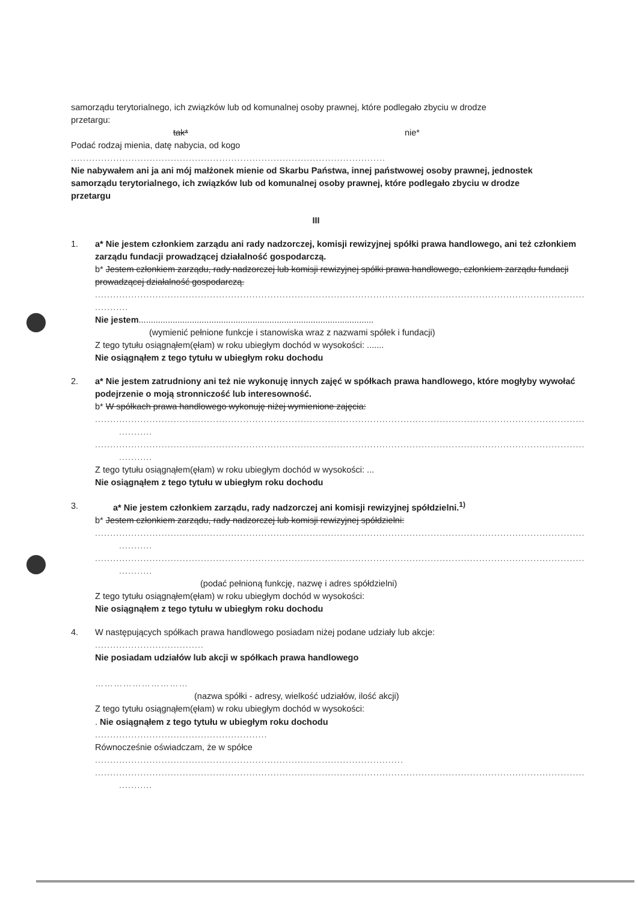samorządu terytorialnego, ich związków lub od komunalnej osoby prawnej, które podlegało zbyciu w drodze
przetargu:
tak* nie*
Podać rodzaj mienia, datę nabycia, od kogo
........................................................................................................
Nie nabywałem ani ja ani mój małżonek mienie od Skarbu Państwa, innej państwowej osoby prawnej, jednostek samorządu terytorialnego, ich związków lub od komunalnej osoby prawnej, które podlegało zbyciu w drodze przetargu
III
1. a* Nie jestem członkiem zarządu ani rady nadzorczej, komisji rewizyjnej spółki prawa handlowego, ani też członkiem zarządu fundacji prowadzącej działalność gospodarczą.
b* Jestem członkiem zarządu, rady nadzorczej lub komisji rewizyjnej spółki prawa handlowego, członkiem zarządu fundacji prowadzącej działalność gospodarczą.
..................................................................................................................................................................
...........
Nie jestem.................................................................................................
(wymienić pełnione funkcje i stanowiska wraz z nazwami spółek i fundacji)
Z tego tytułu osiągnąłem(ęłam) w roku ubiegłym dochód w wysokości: .......
Nie osiągnąłem z tego tytułu w ubiegłym roku dochodu
2. a* Nie jestem zatrudniony ani też nie wykonuję innych zajęć w spółkach prawa handlowego, które mogłyby wywołać podejrzenie o moją stronniczość lub interesowność.
b* W spółkach prawa handlowego wykonuję niżej wymienione zajęcia:
..................................................................................................................................................................
...........
..................................................................................................................................................................
...........
Z tego tytułu osiągnąłem(ęłam) w roku ubiegłym dochód w wysokości: ...
Nie osiągnąłem z tego tytułu w ubiegłym roku dochodu
3. a* Nie jestem członkiem zarządu, rady nadzorczej ani komisji rewizyjnej spółdzielni.<sup>1)</sup>
b* Jestem członkiem zarządu, rady nadzorczej lub komisji rewizyjnej spółdzielni:
..................................................................................................................................................................
...........
..................................................................................................................................................................
...........
(podać pełnioną funkcję, nazwę i adres spółdzielni)
Z tego tytułu osiągnąłem(ęłam) w roku ubiegłym dochód w wysokości:
Nie osiągnąłem z tego tytułu w ubiegłym roku dochodu
4. W następujących spółkach prawa handlowego posiadam niżej podane udziały lub akcje:
....................................
Nie posiadam udziałów lub akcji w spółkach prawa handlowego
…………………………
(nazwa spółki - adresy, wielkość udziałów, ilość akcji)
Z tego tytułu osiągnąłem(ęłam) w roku ubiegłym dochód w wysokości:
. Nie osiągnąłem z tego tytułu w ubiegłym roku dochodu
.........................................................
Równocześnie oświadczam, że w spółce
......................................................................................................
..................................................................................................................................................................
...........